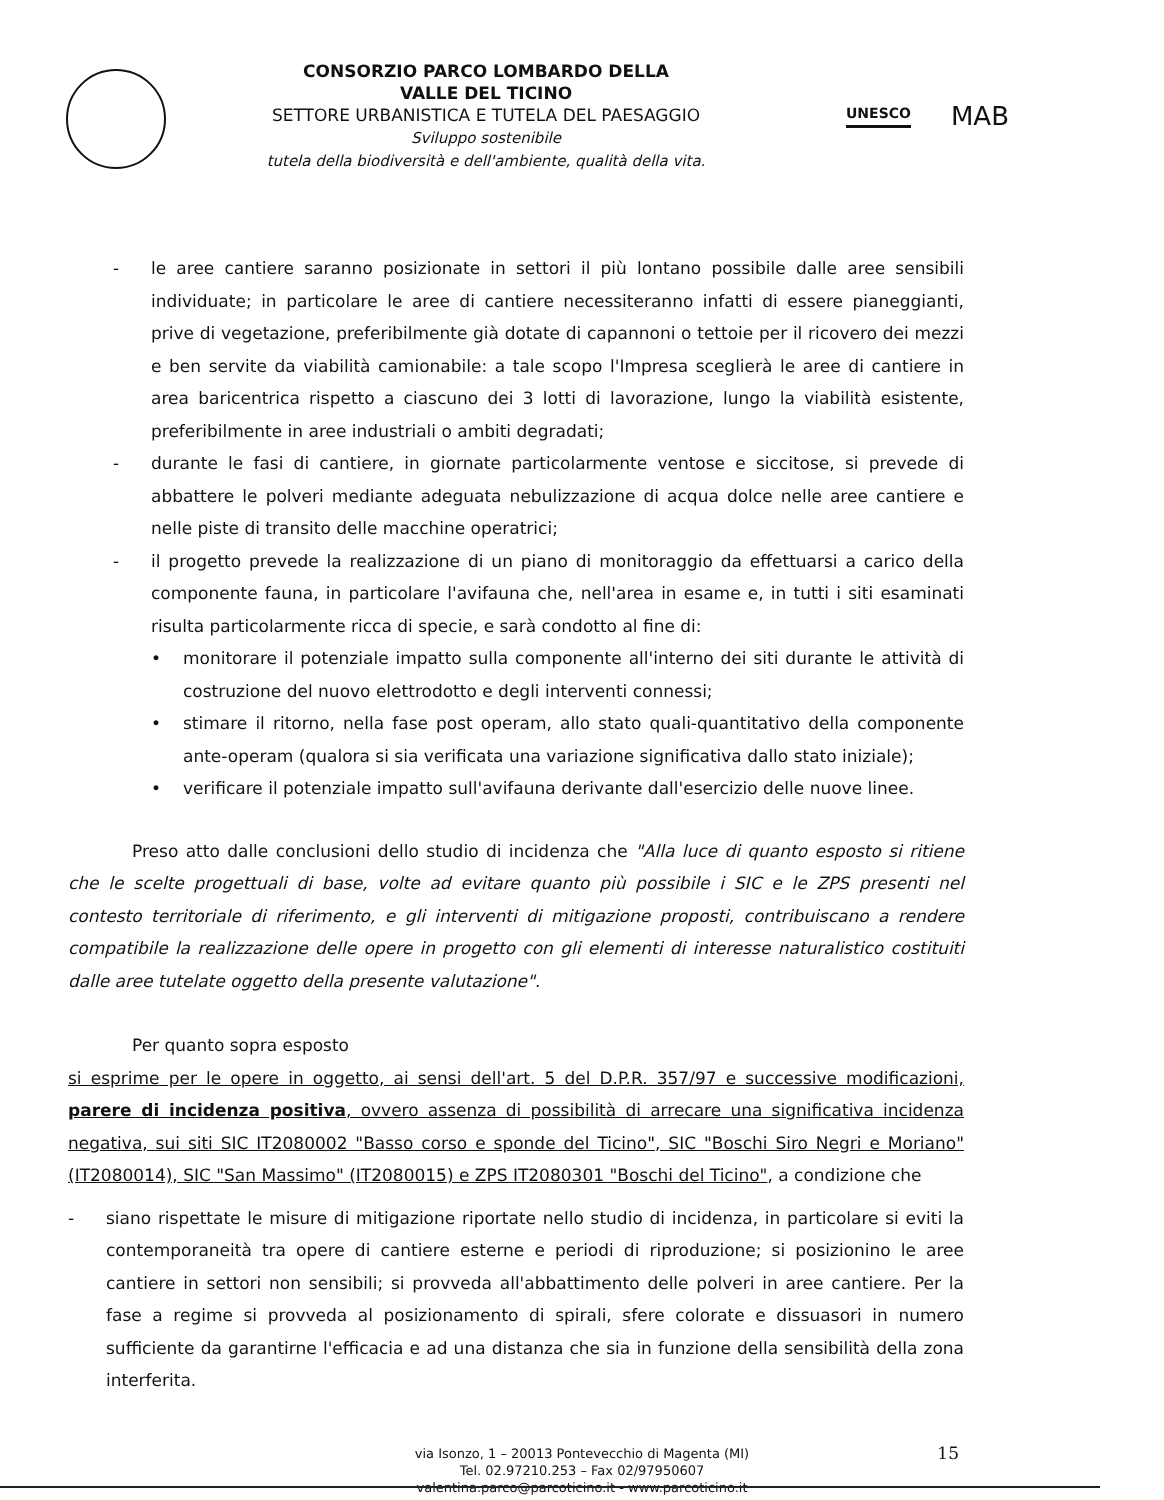CONSORZIO PARCO LOMBARDO DELLA
VALLE DEL TICINO
SETTORE URBANISTICA E TUTELA DEL PAESAGGIO
Sviluppo sostenibile
tutela della biodiversità e dell'ambiente, qualità della vita.
UNESCO
MAB
- le aree cantiere saranno posizionate in settori il più lontano possibile dalle aree sensibili individuate; in particolare le aree di cantiere necessiteranno infatti di essere pianeggianti, prive di vegetazione, preferibilmente già dotate di capannoni o tettoie per il ricovero dei mezzi e ben servite da viabilità camionabile: a tale scopo l'Impresa sceglierà le aree di cantiere in area baricentrica rispetto a ciascuno dei 3 lotti di lavorazione, lungo la viabilità esistente, preferibilmente in aree industriali o ambiti degradati;
- durante le fasi di cantiere, in giornate particolarmente ventose e siccitose, si prevede di abbattere le polveri mediante adeguata nebulizzazione di acqua dolce nelle aree cantiere e nelle piste di transito delle macchine operatrici;
- il progetto prevede la realizzazione di un piano di monitoraggio da effettuarsi a carico della componente fauna, in particolare l'avifauna che, nell'area in esame e, in tutti i siti esaminati risulta particolarmente ricca di specie, e sarà condotto al fine di:
• monitorare il potenziale impatto sulla componente all'interno dei siti durante le attività di costruzione del nuovo elettrodotto e degli interventi connessi;
• stimare il ritorno, nella fase post operam, allo stato quali-quantitativo della componente ante-operam (qualora si sia verificata una variazione significativa dallo stato iniziale);
• verificare il potenziale impatto sull'avifauna derivante dall'esercizio delle nuove linee.
Preso atto dalle conclusioni dello studio di incidenza che "Alla luce di quanto esposto si ritiene che le scelte progettuali di base, volte ad evitare quanto più possibile i SIC e le ZPS presenti nel contesto territoriale di riferimento, e gli interventi di mitigazione proposti, contribuiscano a rendere compatibile la realizzazione delle opere in progetto con gli elementi di interesse naturalistico costituiti dalle aree tutelate oggetto della presente valutazione".
Per quanto sopra esposto
si esprime per le opere in oggetto, ai sensi dell'art. 5 del D.P.R. 357/97 e successive modificazioni, parere di incidenza positiva, ovvero assenza di possibilità di arrecare una significativa incidenza negativa, sui siti SIC IT2080002 "Basso corso e sponde del Ticino", SIC "Boschi Siro Negri e Moriano" (IT2080014), SIC "San Massimo" (IT2080015) e ZPS IT2080301 "Boschi del Ticino", a condizione che
- siano rispettate le misure di mitigazione riportate nello studio di incidenza, in particolare si eviti la contemporaneità tra opere di cantiere esterne e periodi di riproduzione; si posizionino le aree cantiere in settori non sensibili; si provveda all'abbattimento delle polveri in aree cantiere. Per la fase a regime si provveda al posizionamento di spirali, sfere colorate e dissuasori in numero sufficiente da garantirne l'efficacia e ad una distanza che sia in funzione della sensibilità della zona interferita.
via Isonzo, 1 – 20013 Pontevecchio di Magenta (MI)
Tel. 02.97210.253 – Fax 02/97950607
valentina.parco@parcoticino.it - www.parcoticino.it
15